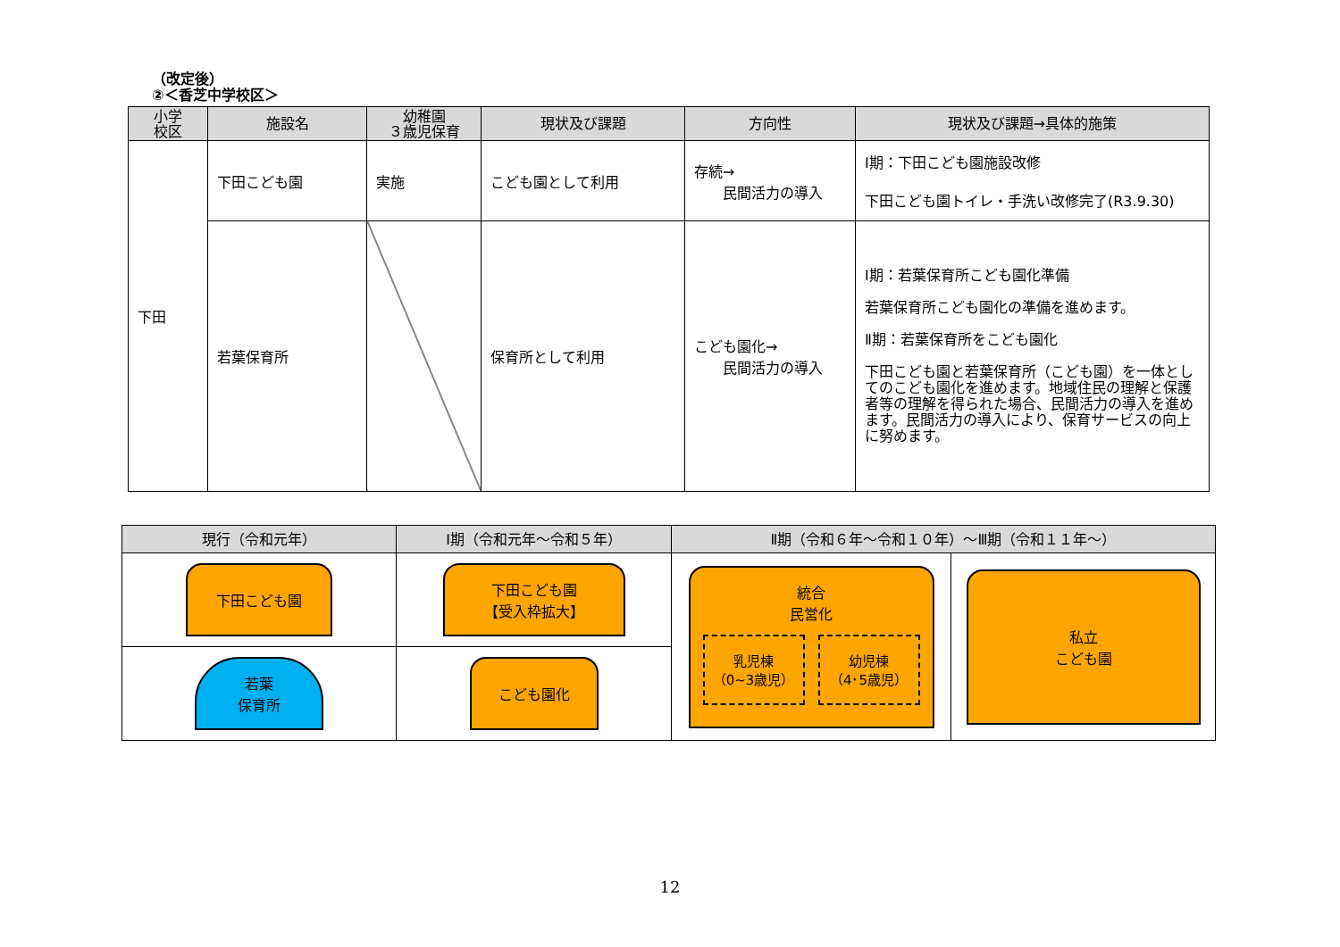（改定後）
②＜香芝中学校区＞
| 小学 校区 | 施設名 | 幼稚園 ３歳児保育 | 現状及び課題 | 方向性 | 現状及び課題→具体的施策 |
| --- | --- | --- | --- | --- | --- |
| 下田 | 下田こども園 | 実施 | こども園として利用 | 存続→ 民間活力の導入 | Ⅰ期：下田こども園施設改修 下田こども園トイレ・手洗い改修完了(R3.9.30) |
| | 若葉保育所 | | 保育所として利用 | こども園化→ 民間活力の導入 | Ⅰ期：若葉保育所こども園化準備 若葉保育所こども園化の準備を進めます。 Ⅱ期：若葉保育所をこども園化 下田こども園と若葉保育所（こども園）を一体としてのこども園化を進めます。地域住民の理解と保護者等の理解を得られた場合、民間活力の導入を進めます。民間活力の導入により、保育サービスの向上に努めます。 |
| 現行（令和元年） | Ⅰ期（令和元年～令和５年） | Ⅱ期（令和６年～令和１０年）～Ⅲ期（令和１１年～） | |
| --- | --- | --- | --- |
| 下田こども園 | 下田こども園 【受入枠拡大】 | 統合 民営化 乳児棟 （0~3歳児） 幼児棟 （4･5歳児） | 私立 こども園 |
| 若葉 保育所 | こども園化 | | |
12